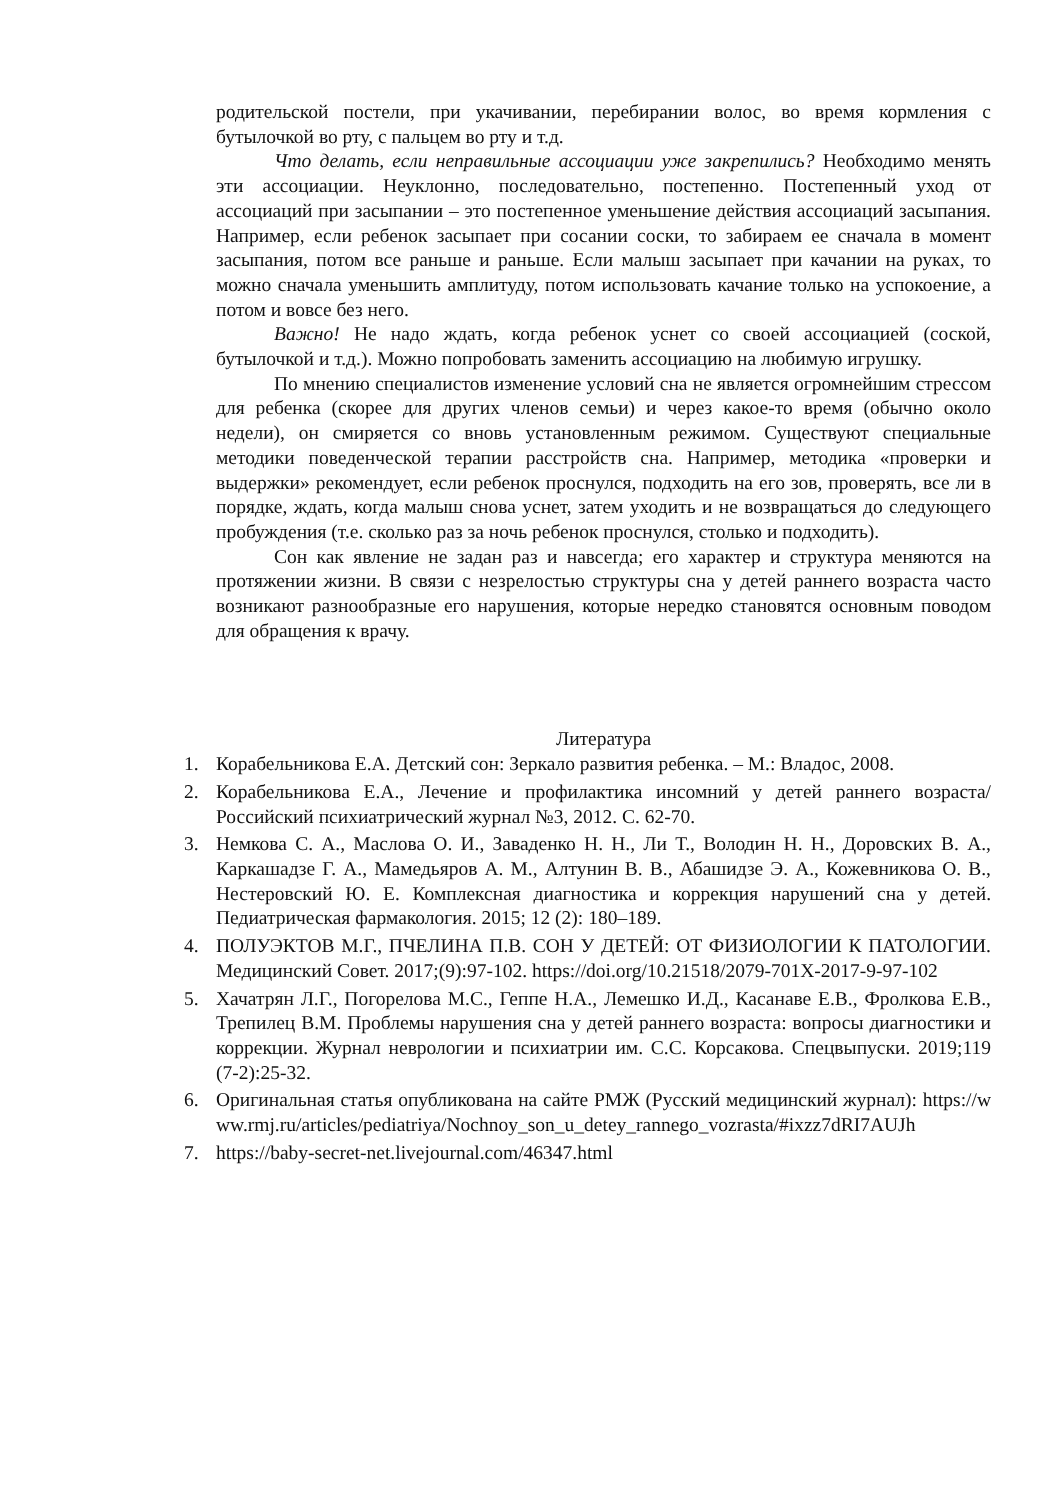родительской постели, при укачивании, перебирании волос, во время кормления с бутылочкой во рту, с пальцем во рту и т.д.
Что делать, если неправильные ассоциации уже закрепились? Необходимо менять эти ассоциации. Неуклонно, последовательно, постепенно. Постепенный уход от ассоциаций при засыпании – это постепенное уменьшение действия ассоциаций засыпания. Например, если ребенок засыпает при сосании соски, то забираем ее сначала в момент засыпания, потом все раньше и раньше. Если малыш засыпает при качании на руках, то можно сначала уменьшить амплитуду, потом использовать качание только на успокоение, а потом и вовсе без него.
Важно! Не надо ждать, когда ребенок уснет со своей ассоциацией (соской, бутылочкой и т.д.). Можно попробовать заменить ассоциацию на любимую игрушку.
По мнению специалистов изменение условий сна не является огромнейшим стрессом для ребенка (скорее для других членов семьи) и через какое-то время (обычно около недели), он смиряется со вновь установленным режимом. Существуют специальные методики поведенческой терапии расстройств сна. Например, методика «проверки и выдержки» рекомендует, если ребенок проснулся, подходить на его зов, проверять, все ли в порядке, ждать, когда малыш снова уснет, затем уходить и не возвращаться до следующего пробуждения (т.е. сколько раз за ночь ребенок проснулся, столько и подходить).
Сон как явление не задан раз и навсегда; его характер и структура меняются на протяжении жизни. В связи с незрелостью структуры сна у детей раннего возраста часто возникают разнообразные его нарушения, которые нередко становятся основным поводом для обращения к врачу.
Литература
1. Корабельникова Е.А. Детский сон: Зеркало развития ребенка. – М.: Владос, 2008.
2. Корабельникова Е.А., Лечение и профилактика инсомний у детей раннего возраста/ Российский психиатрический журнал №3, 2012. С. 62-70.
3. Немкова С. А., Маслова О. И., Заваденко Н. Н., Ли Т., Володин Н. Н., Доровских В. А., Каркашадзе Г. А., Мамедьяров А. М., Алтунин В. В., Абашидзе Э. А., Кожевникова О. В., Нестеровский Ю. Е. Комплексная диагностика и коррекция нарушений сна у детей. Педиатрическая фармакология. 2015; 12 (2): 180–189.
4. ПОЛУЭКТОВ М.Г., ПЧЕЛИНА П.В. СОН У ДЕТЕЙ: ОТ ФИЗИОЛОГИИ К ПАТОЛОГИИ. Медицинский Совет. 2017;(9):97-102. https://doi.org/10.21518/2079-701X-2017-9-97-102
5. Хачатрян Л.Г., Погорелова М.С., Геппе Н.А., Лемешко И.Д., Касанаве Е.В., Фролкова Е.В., Трепилец В.М. Проблемы нарушения сна у детей раннего возраста: вопросы диагностики и коррекции. Журнал неврологии и психиатрии им. С.С. Корсакова. Спецвыпуски. 2019;119 (7-2):25-32.
6. Оригинальная статья опубликована на сайте РМЖ (Русский медицинский журнал): https://www.rmj.ru/articles/pediatriya/Nochnoy_son_u_detey_rannego_vozrasta/#ixzz7dRI7AUJh
7. https://baby-secret-net.livejournal.com/46347.html